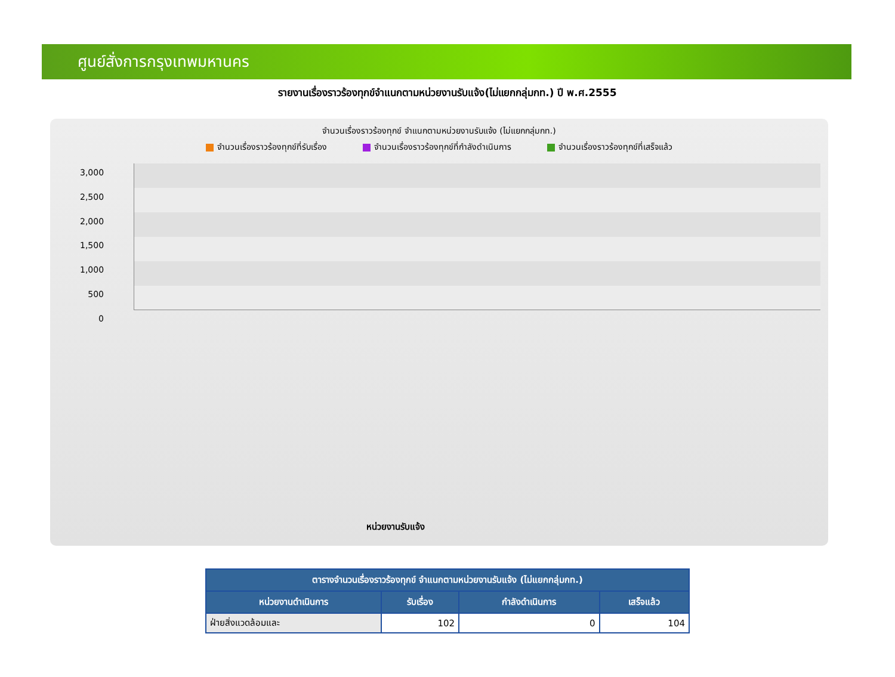ศูนย์สั่งการกรุงเทพมหานคร
รายงานเรื่องราวร้องทุกข์จำแนกตามหน่วยงานรับแจ้ง(ไม่แยกกลุ่มกท.) ปี พ.ศ.2555
จำนวนเรื่องราวร้องทุกข์ จำแนกตามหน่วยงานรับแจ้ง (ไม่แยกกลุ่มกท.)
จำนวนเรื่องราวร้องทุกข์ที่รับเรื่อง จำนวนเรื่องราวร้องทุกข์ที่กำลังดำเนินการ จำนวนเรื่องราวร้องทุกข์ที่เสร็จแล้ว
3,000
2,500
2,000
1,500
1,000
500
0
หน่วยงานรับแจ้ง
| ตารางจำนวนเรื่องราวร้องทุกข์ จำแนกตามหน่วยงานรับแจ้ง (ไม่แยกกลุ่มกท.) | | | |
| --- | --- | --- | --- |
| หน่วยงานดำเนินการ | รับเรื่อง | กำลังดำเนินการ | เสร็จแล้ว |
| ฝ่ายสิ่งแวดล้อมและ | 102 | 0 | 104 |